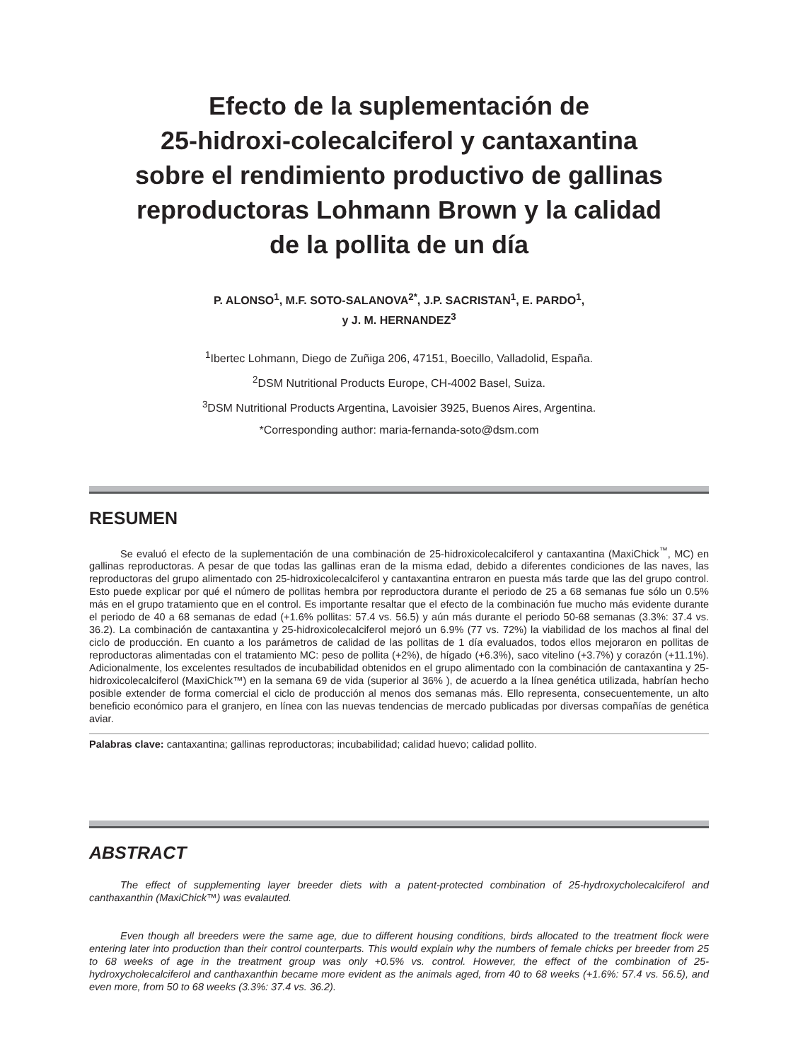Efecto de la suplementación de
25-hidroxi-colecalciferol y cantaxantina
sobre el rendimiento productivo de gallinas
reproductoras Lohmann Brown y la calidad
de la pollita de un día
P. ALONSO<sup>1</sup>, M.F. SOTO-SALANOVA<sup>2*</sup>, J.P. SACRISTAN<sup>1</sup>, E. PARDO<sup>1</sup>,
y J. M. HERNANDEZ<sup>3</sup>
<sup>1</sup> Ibertec Lohmann, Diego de Zuñiga 206, 47151, Boecillo, Valladolid, España.
<sup>2</sup> DSM Nutritional Products Europe, CH-4002 Basel, Suiza.
<sup>3</sup> DSM Nutritional Products Argentina, Lavoisier 3925, Buenos Aires, Argentina.
*Corresponding author: maria-fernanda-soto@dsm.com
RESUMEN
Se evaluó el efecto de la suplementación de una combinación de 25-hidroxicolecalciferol y cantaxantina (MaxiChick<sup>™</sup>, MC) en gallinas reproductoras. A pesar de que todas las gallinas eran de la misma edad, debido a diferentes condiciones de las naves, las reproductoras del grupo alimentado con 25-hidroxicolecalciferol y cantaxantina entraron en puesta más tarde que las del grupo control. Esto puede explicar por qué el número de pollitas hembra por reproductora durante el periodo de 25 a 68 semanas fue sólo un 0.5% más en el grupo tratamiento que en el control. Es importante resaltar que el efecto de la combinación fue mucho más evidente durante el periodo de 40 a 68 semanas de edad (+1.6% pollitas: 57.4 vs. 56.5) y aún más durante el periodo 50-68 semanas (3.3%: 37.4 vs. 36.2). La combinación de cantaxantina y 25-hidroxicolecalciferol mejoró un 6.9% (77 vs. 72%) la viabilidad de los machos al final del ciclo de producción. En cuanto a los parámetros de calidad de las pollitas de 1 día evaluados, todos ellos mejoraron en pollitas de reproductoras alimentadas con el tratamiento MC: peso de pollita (+2%), de hígado (+6.3%), saco vitelino (+3.7%) y corazón (+11.1%). Adicionalmente, los excelentes resultados de incubabilidad obtenidos en el grupo alimentado con la combinación de cantaxantina y 25-hidroxicolecalciferol (MaxiChick™) en la semana 69 de vida (superior al 36% ), de acuerdo a la línea genética utilizada, habrían hecho posible extender de forma comercial el ciclo de producción al menos dos semanas más. Ello representa, consecuentemente, un alto beneficio económico para el granjero, en línea con las nuevas tendencias de mercado publicadas por diversas compañías de genética aviar.
Palabras clave: cantaxantina; gallinas reproductoras; incubabilidad; calidad huevo; calidad pollito.
ABSTRACT
The effect of supplementing layer breeder diets with a patent-protected combination of 25-hydroxycholecalciferol and canthaxanthin (MaxiChick™) was evalauted.
Even though all breeders were the same age, due to different housing conditions, birds allocated to the treatment flock were entering later into production than their control counterparts. This would explain why the numbers of female chicks per breeder from 25 to 68 weeks of age in the treatment group was only +0.5% vs. control. However, the effect of the combination of 25-hydroxycholecalciferol and canthaxanthin became more evident as the animals aged, from 40 to 68 weeks (+1.6%: 57.4 vs. 56.5), and even more, from 50 to 68 weeks (3.3%: 37.4 vs. 36.2).